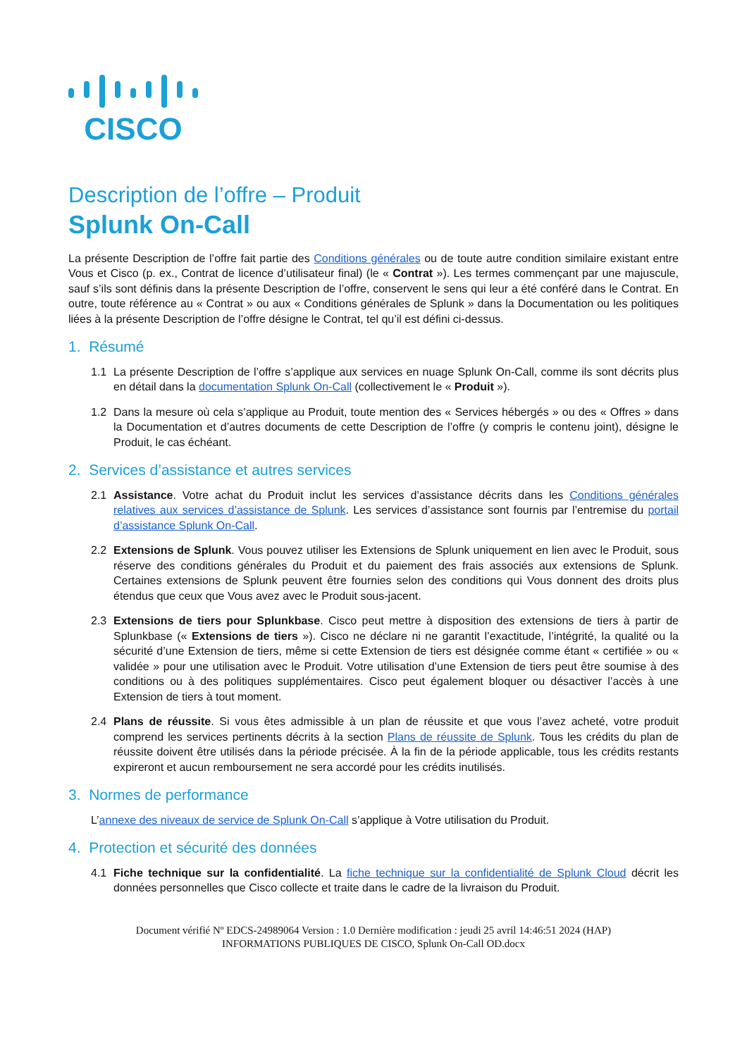CISCO
Description de l’offre – Produit
Splunk On-Call
La présente Description de l’offre fait partie des Conditions générales ou de toute autre condition similaire existant entre Vous et Cisco (p. ex., Contrat de licence d’utilisateur final) (le « Contrat »). Les termes commençant par une majuscule, sauf s’ils sont définis dans la présente Description de l’offre, conservent le sens qui leur a été conféré dans le Contrat. En outre, toute référence au « Contrat » ou aux « Conditions générales de Splunk » dans la Documentation ou les politiques liées à la présente Description de l’offre désigne le Contrat, tel qu’il est défini ci-dessus.
1. Résumé
1.1 La présente Description de l’offre s’applique aux services en nuage Splunk On-Call, comme ils sont décrits plus en détail dans la documentation Splunk On-Call (collectivement le « Produit »).
1.2 Dans la mesure où cela s’applique au Produit, toute mention des « Services hébergés » ou des « Offres » dans la Documentation et d’autres documents de cette Description de l’offre (y compris le contenu joint), désigne le Produit, le cas échéant.
2. Services d’assistance et autres services
2.1 Assistance. Votre achat du Produit inclut les services d’assistance décrits dans les Conditions générales relatives aux services d’assistance de Splunk. Les services d’assistance sont fournis par l’entremise du portail d’assistance Splunk On-Call.
2.2 Extensions de Splunk. Vous pouvez utiliser les Extensions de Splunk uniquement en lien avec le Produit, sous réserve des conditions générales du Produit et du paiement des frais associés aux extensions de Splunk. Certaines extensions de Splunk peuvent être fournies selon des conditions qui Vous donnent des droits plus étendus que ceux que Vous avez avec le Produit sous-jacent.
2.3 Extensions de tiers pour Splunkbase. Cisco peut mettre à disposition des extensions de tiers à partir de Splunkbase (« Extensions de tiers »). Cisco ne déclare ni ne garantit l’exactitude, l’intégrité, la qualité ou la sécurité d’une Extension de tiers, même si cette Extension de tiers est désignée comme étant « certifiée » ou « validée » pour une utilisation avec le Produit. Votre utilisation d’une Extension de tiers peut être soumise à des conditions ou à des politiques supplémentaires. Cisco peut également bloquer ou désactiver l’accès à une Extension de tiers à tout moment.
2.4 Plans de réussite. Si vous êtes admissible à un plan de réussite et que vous l’avez acheté, votre produit comprend les services pertinents décrits à la section Plans de réussite de Splunk. Tous les crédits du plan de réussite doivent être utilisés dans la période précisée. À la fin de la période applicable, tous les crédits restants expireront et aucun remboursement ne sera accordé pour les crédits inutilisés.
3. Normes de performance
L’annexe des niveaux de service de Splunk On-Call s’applique à Votre utilisation du Produit.
4. Protection et sécurité des données
4.1 Fiche technique sur la confidentialité. La fiche technique sur la confidentialité de Splunk Cloud décrit les données personnelles que Cisco collecte et traite dans le cadre de la livraison du Produit.
Document vérifié Nº EDCS-24989064 Version : 1.0 Dernière modification : jeudi 25 avril 14:46:51 2024 (HAP)
INFORMATIONS PUBLIQUES DE CISCO, Splunk On-Call OD.docx